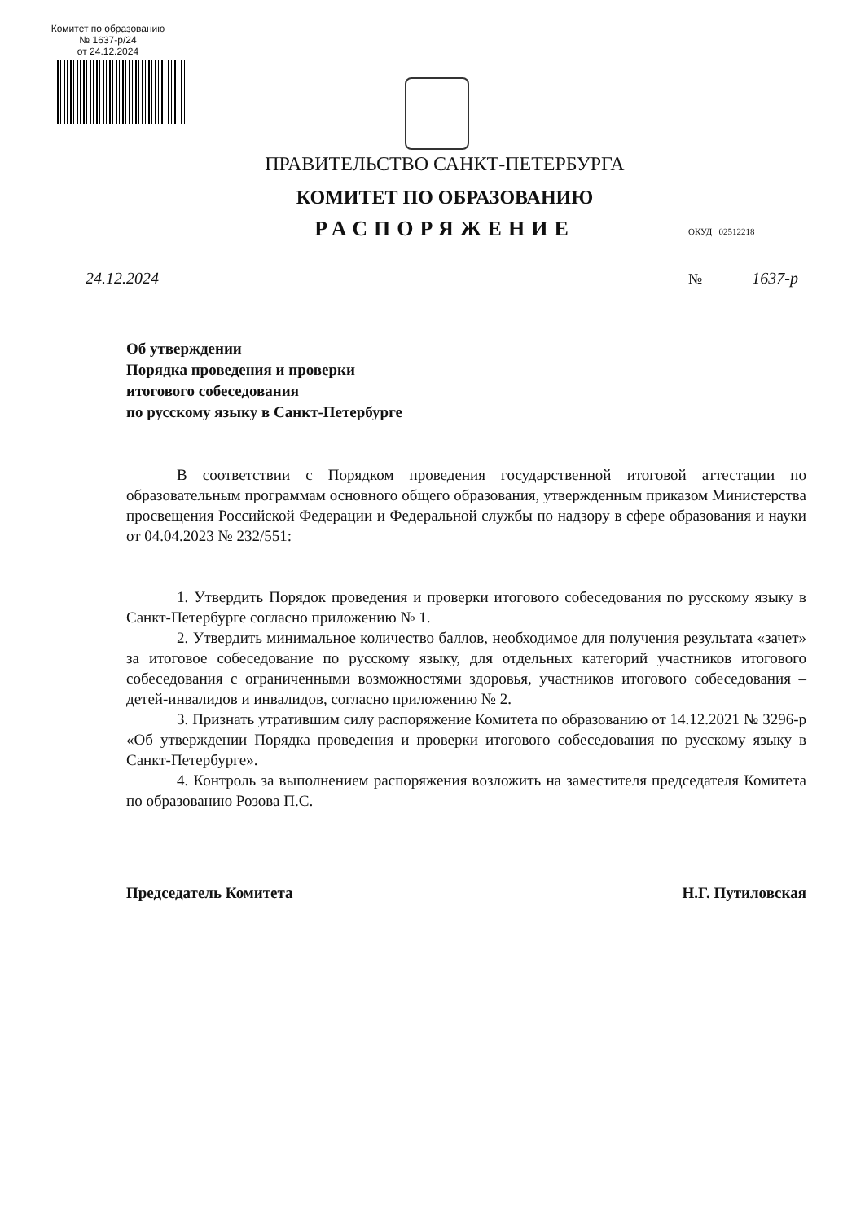Комитет по образованию
№ 1637-р/24
от 24.12.2024
ПРАВИТЕЛЬСТВО САНКТ-ПЕТЕРБУРГА
КОМИТЕТ ПО ОБРАЗОВАНИЮ
РАСПОРЯЖЕНИЕ
ОКУД 02512218
24.12.2024 № 1637-р
Об утверждении
Порядка проведения и проверки
итогового собеседования
по русскому языку в Санкт-Петербурге
В соответствии с Порядком проведения государственной итоговой аттестации по образовательным программам основного общего образования, утвержденным приказом Министерства просвещения Российской Федерации и Федеральной службы по надзору в сфере образования и науки от 04.04.2023 № 232/551:
1. Утвердить Порядок проведения и проверки итогового собеседования по русскому языку в Санкт-Петербурге согласно приложению № 1.
2. Утвердить минимальное количество баллов, необходимое для получения результата «зачет» за итоговое собеседование по русскому языку, для отдельных категорий участников итогового собеседования с ограниченными возможностями здоровья, участников итогового собеседования – детей-инвалидов и инвалидов, согласно приложению № 2.
3. Признать утратившим силу распоряжение Комитета по образованию от 14.12.2021 № 3296-р «Об утверждении Порядка проведения и проверки итогового собеседования по русскому языку в Санкт-Петербурге».
4. Контроль за выполнением распоряжения возложить на заместителя председателя Комитета по образованию Розова П.С.
Председатель Комитета Н.Г. Путиловская